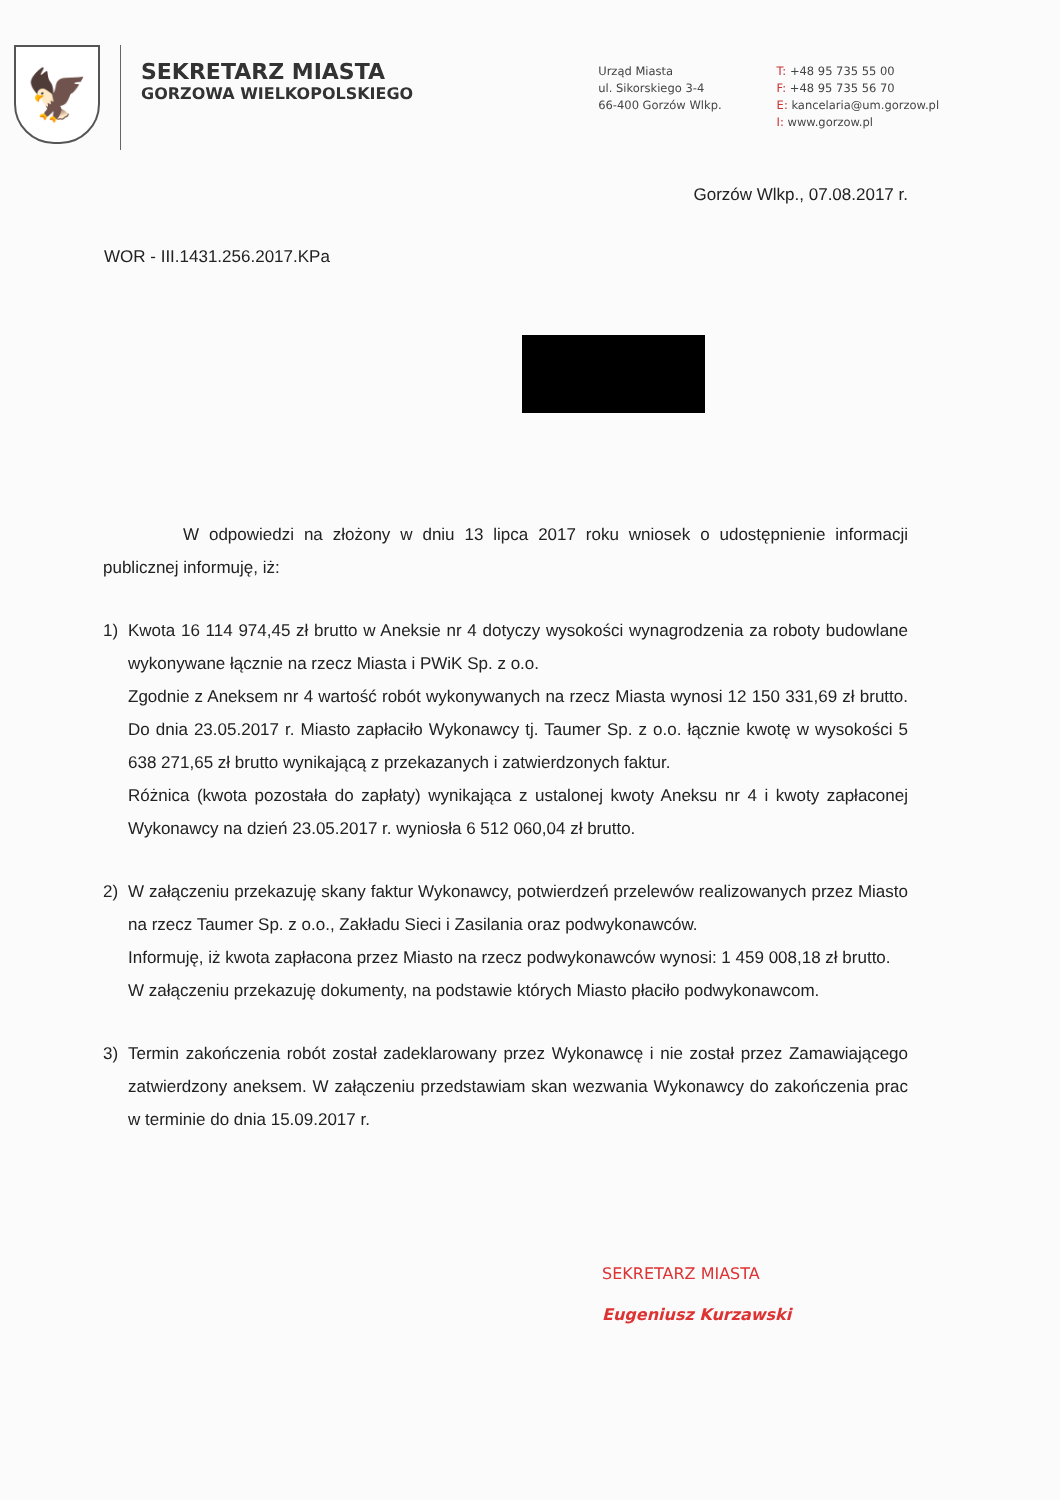🦅
SEKRETARZ MIASTA
GORZOWA WIELKOPOLSKIEGO
Urząd Miasta
ul. Sikorskiego 3-4
66-400 Gorzów Wlkp.
T: +48 95 735 55 00
F: +48 95 735 56 70
E: kancelaria@um.gorzow.pl
I: www.gorzow.pl
Gorzów Wlkp., 07.08.2017 r.
WOR - III.1431.256.2017.KPa
W odpowiedzi na złożony w dniu 13 lipca 2017 roku wniosek o udostępnienie informacji publicznej informuję, iż:
1) Kwota 16 114 974,45 zł brutto w Aneksie nr 4 dotyczy wysokości wynagrodzenia za roboty budowlane wykonywane łącznie na rzecz Miasta i PWiK Sp. z o.o.
Zgodnie z Aneksem nr 4 wartość robót wykonywanych na rzecz Miasta wynosi 12 150 331,69 zł brutto. Do dnia 23.05.2017 r. Miasto zapłaciło Wykonawcy tj. Taumer Sp. z o.o. łącznie kwotę w wysokości 5 638 271,65 zł brutto wynikającą z przekazanych i zatwierdzonych faktur.
Różnica (kwota pozostała do zapłaty) wynikająca z ustalonej kwoty Aneksu nr 4 i kwoty zapłaconej Wykonawcy na dzień 23.05.2017 r. wyniosła 6 512 060,04 zł brutto.
2) W załączeniu przekazuję skany faktur Wykonawcy, potwierdzeń przelewów realizowanych przez Miasto na rzecz Taumer Sp. z o.o., Zakładu Sieci i Zasilania oraz podwykonawców.
Informuję, iż kwota zapłacona przez Miasto na rzecz podwykonawców wynosi: 1 459 008,18 zł brutto.
W załączeniu przekazuję dokumenty, na podstawie których Miasto płaciło podwykonawcom.
3) Termin zakończenia robót został zadeklarowany przez Wykonawcę i nie został przez Zamawiającego zatwierdzony aneksem. W załączeniu przedstawiam skan wezwania Wykonawcy do zakończenia prac w terminie do dnia 15.09.2017 r.
SEKRETARZ MIASTA
Eugeniusz Kurzawski